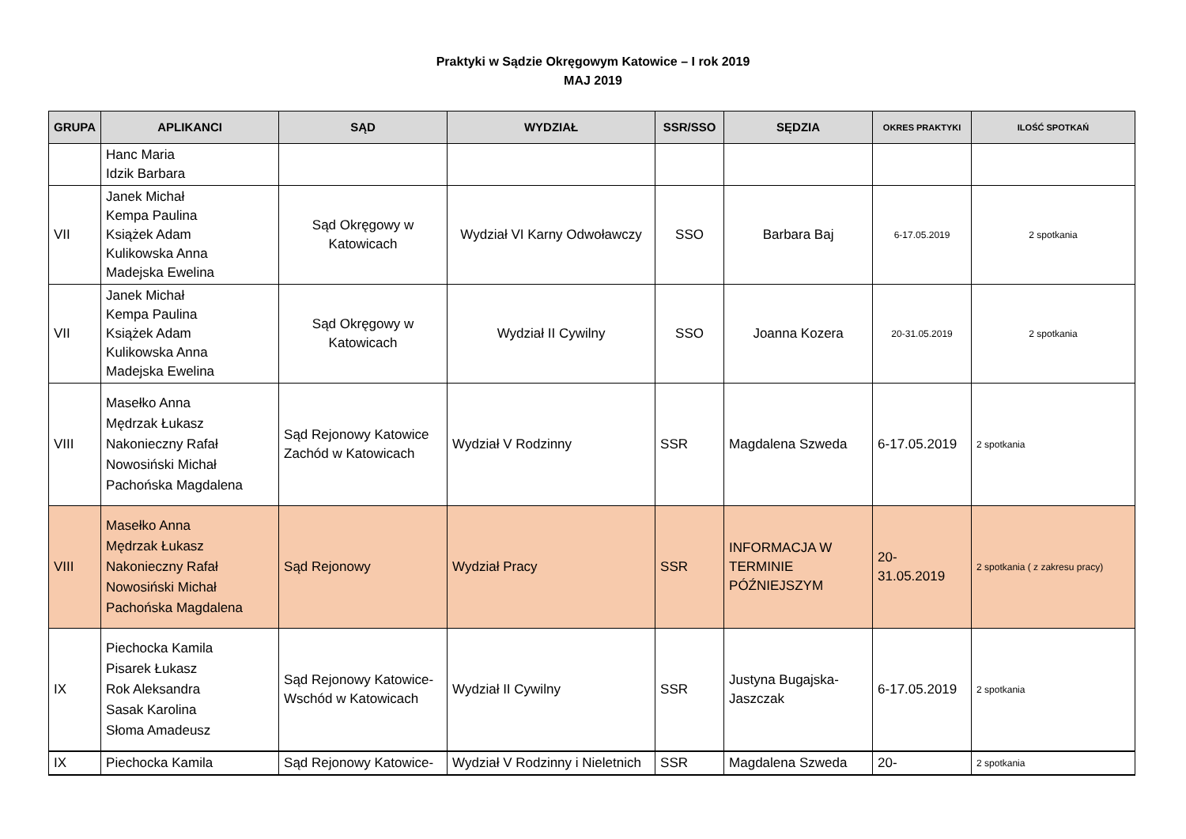Praktyki w Sądzie Okręgowym Katowice – I rok 2019
MAJ 2019
| GRUPA | APLIKANCI | SĄD | WYDZIAŁ | SSR/SSO | SĘDZIA | OKRES PRAKTYKI | ILOŚĆ SPOTKAŃ |
| --- | --- | --- | --- | --- | --- | --- | --- |
| | Hanc Maria Idzik Barbara | | | | | | |
| VII | Janek Michał Kempa Paulina Książek Adam Kulikowska Anna Madejska Ewelina | Sąd Okręgowy w Katowicach | Wydział VI Karny Odwoławczy | SSO | Barbara Baj | 6-17.05.2019 | 2 spotkania |
| VII | Janek Michał Kempa Paulina Książek Adam Kulikowska Anna Madejska Ewelina | Sąd Okręgowy w Katowicach | Wydział II Cywilny | SSO | Joanna Kozera | 20-31.05.2019 | 2 spotkania |
| VIII | Masełko Anna Mędrzak Łukasz Nakonieczny Rafał Nowosiński Michał Pachońska Magdalena | Sąd Rejonowy Katowice Zachód w Katowicach | Wydział V Rodzinny | SSR | Magdalena Szweda | 6-17.05.2019 | 2 spotkania |
| VIII | Masełko Anna Mędrzak Łukasz Nakonieczny Rafał Nowosiński Michał Pachońska Magdalena | Sąd Rejonowy | Wydział Pracy | SSR | INFORMACJA W TERMINIE PÓŹNIEJSZYM | 20- 31.05.2019 | 2 spotkania ( z zakresu pracy) |
| IX | Piechocka Kamila Pisarek Łukasz Rok Aleksandra Sasak Karolina Słoma Amadeusz | Sąd Rejonowy Katowice-Wschód w Katowicach | Wydział II Cywilny | SSR | Justyna Bugajska-Jaszczak | 6-17.05.2019 | 2 spotkania |
| IX | Piechocka Kamila | Sąd Rejonowy Katowice- | Wydział V Rodzinny i Nieletnich | SSR | Magdalena Szweda | 20- | 2 spotkania |